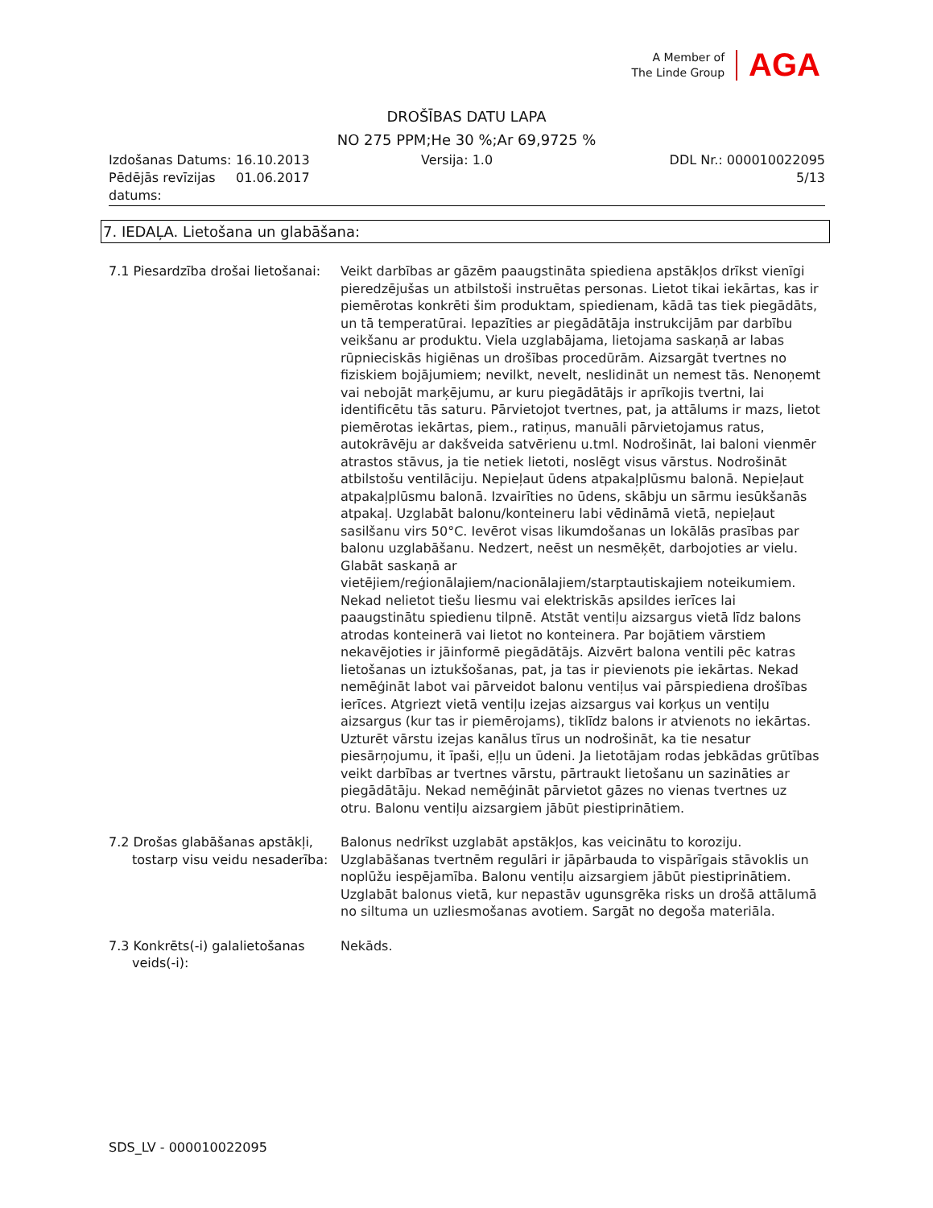A Member of
The Linde Group
AGA
DROŠĪBAS DATU LAPA
NO 275 PPM;He 30 %;Ar 69,9725 %
| Izdošanas Datums: | 16.10.2013 | Versija: 1.0 | DDL Nr.: 000010022095 |
| Pēdējās revīzijas datums: | 01.06.2017 | | 5/13 |
7. IEDAĻA. Lietošana un glabāšana:
7.1 Piesardzība drošai lietošanai:
Veikt darbības ar gāzēm paaugstināta spiediena apstākļos drīkst vienīgi pieredzējušas un atbilstoši instruētas personas. Lietot tikai iekārtas, kas ir piemērotas konkrēti šim produktam, spiedienam, kādā tas tiek piegādāts, un tā temperatūrai. Iepazīties ar piegādātāja instrukcijām par darbību veikšanu ar produktu. Viela uzglabājama, lietojama saskaņā ar labas rūpnieciskās higiēnas un drošības procedūrām. Aizsargāt tvertnes no fiziskiem bojājumiem; nevilkt, nevelt, neslidināt un nemest tās. Nenoņemt vai nebojāt marķējumu, ar kuru piegādātājs ir aprīkojis tvertni, lai identificētu tās saturu. Pārvietojot tvertnes, pat, ja attālums ir mazs, lietot piemērotas iekārtas, piem., ratiņus, manuāli pārvietojamus ratus, autokrāvēju ar dakšveida satvērienu u.tml. Nodrošināt, lai baloni vienmēr atrastos stāvus, ja tie netiek lietoti, noslēgt visus vārstus. Nodrošināt atbilstošu ventilāciju. Nepieļaut ūdens atpakaļplūsmu balonā. Nepieļaut atpakaļplūsmu balonā. Izvairīties no ūdens, skābju un sārmu iesūkšanās atpakaļ. Uzglabāt balonu/konteineru labi vēdināmā vietā, nepieļaut sasilšanu virs 50°C. Ievērot visas likumdošanas un lokālās prasības par balonu uzglabāšanu. Nedzert, neēst un nesmēķēt, darbojoties ar vielu. Glabāt saskaņā ar vietējiem/reģionālajiem/nacionālajiem/starptautiskajiem noteikumiem. Nekad nelietot tiešu liesmu vai elektriskās apsildes ierīces lai paaugstinātu spiedienu tilpnē. Atstāt ventiļu aizsargus vietā līdz balons atrodas konteinerā vai lietot no konteinera. Par bojātiem vārstiem nekavējoties ir jāinformē piegādātājs. Aizvērt balona ventili pēc katras lietošanas un iztukšošanas, pat, ja tas ir pievienots pie iekārtas. Nekad nemēģināt labot vai pārveidot balonu ventiļus vai pārspiediena drošības ierīces. Atgriezt vietā ventiļu izejas aizsargus vai korķus un ventiļu aizsargus (kur tas ir piemērojams), tiklīdz balons ir atvienots no iekārtas. Uzturēt vārstu izejas kanālus tīrus un nodrošināt, ka tie nesatur piesārņojumu, it īpaši, eļļu un ūdeni. Ja lietotājam rodas jebkādas grūtības veikt darbības ar tvertnes vārstu, pārtraukt lietošanu un sazināties ar piegādātāju. Nekad nemēģināt pārvietot gāzes no vienas tvertnes uz otru. Balonu ventiļu aizsargiem jābūt piestiprinātiem.
7.2 Drošas glabāšanas apstākļi,
tostarp visu veidu nesaderība:
Balonus nedrīkst uzglabāt apstākļos, kas veicinātu to koroziju. Uzglabāšanas tvertnēm regulāri ir jāpārbauda to vispārīgais stāvoklis un noplūžu iespējamība. Balonu ventiļu aizsargiem jābūt piestiprinātiem. Uzglabāt balonus vietā, kur nepastāv ugunsgrēka risks un drošā attālumā no siltuma un uzliesmošanas avotiem. Sargāt no degoša materiāla.
7.3 Konkrēts(-i) galalietošanas
veids(-i):
Nekāds.
SDS_LV - 000010022095